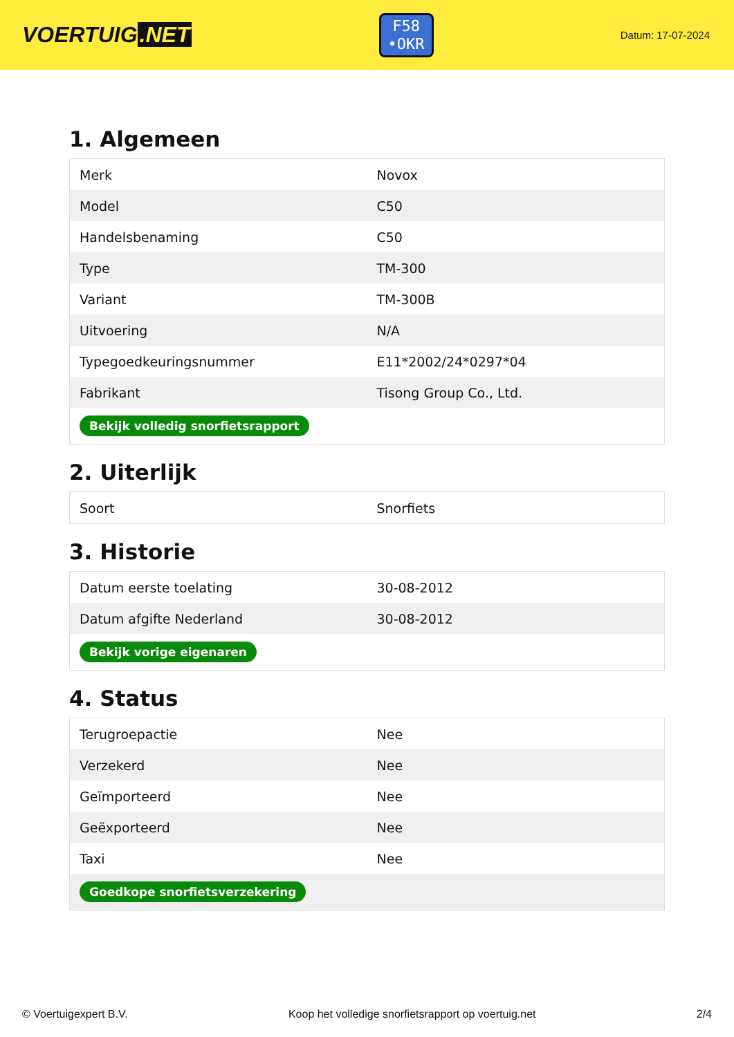VOERTUIG.NET
F58
•OKR
Datum: 17-07-2024
1. Algemeen
| Merk | Novox |
| Model | C50 |
| Handelsbenaming | C50 |
| Type | TM-300 |
| Variant | TM-300B |
| Uitvoering | N/A |
| Typegoedkeuringsnummer | E11*2002/24*0297*04 |
| Fabrikant | Tisong Group Co., Ltd. |
| Bekijk volledig snorfietsrapport | |
2. Uiterlijk
| Soort | Snorfiets |
3. Historie
| Datum eerste toelating | 30-08-2012 |
| Datum afgifte Nederland | 30-08-2012 |
| Bekijk vorige eigenaren | |
4. Status
| Terugroepactie | Nee |
| Verzekerd | Nee |
| Geïmporteerd | Nee |
| Geëxporteerd | Nee |
| Taxi | Nee |
| Goedkope snorfietsverzekering | |
© Voertuigexpert B.V. Koop het volledige snorfietsrapport op voertuig.net 2/4